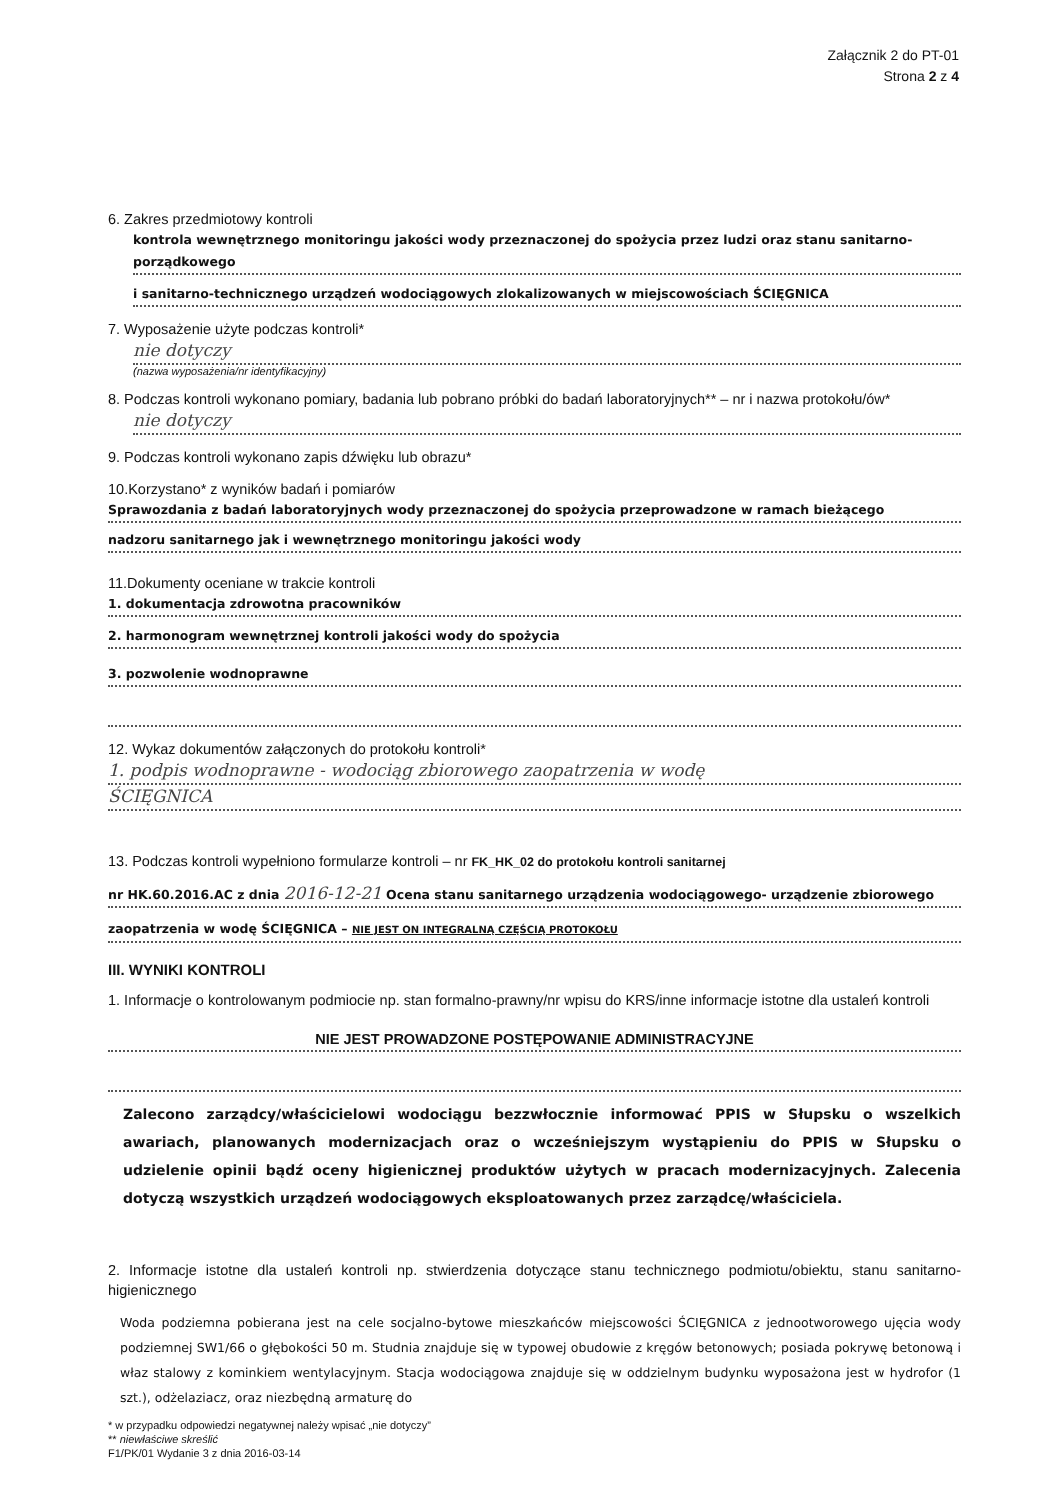Załącznik 2 do PT-01
Strona 2 z 4
6. Zakres przedmiotowy kontroli
kontrola wewnętrznego monitoringu jakości wody przeznaczonej do spożycia przez ludzi oraz stanu sanitarno-porządkowego
i sanitarno-technicznego urządzeń wodociągowych zlokalizowanych w miejscowościach ŚCIĘGNICA
7. Wyposażenie użyte podczas kontroli*
nie dotyczy
(nazwa wyposażenia/nr identyfikacyjny)
8. Podczas kontroli wykonano pomiary, badania lub pobrano próbki do badań laboratoryjnych** – nr i nazwa protokołu/ów*
nie dotyczy
9. Podczas kontroli wykonano zapis dźwięku lub obrazu*
10.Korzystano* z wyników badań i pomiarów
Sprawozdania z badań laboratoryjnych wody przeznaczonej do spożycia przeprowadzone w ramach bieżącego
nadzoru sanitarnego jak i wewnętrznego monitoringu jakości wody
11.Dokumenty oceniane w trakcie kontroli
1. dokumentacja zdrowotna pracowników
2. harmonogram wewnętrznej kontroli jakości wody do spożycia
3. pozwolenie wodnoprawne
12. Wykaz dokumentów załączonych do protokołu kontroli*
1. podpis wodnoprawne - wodociąg zbiorowego zaopatrzenia w wodę
ŚCIĘGNICA
13. Podczas kontroli wypełniono formularze kontroli – nr FK_HK_02 do protokołu kontroli sanitarnej
nr HK.60.2016.AC z dnia 2016-12-21 Ocena stanu sanitarnego urządzenia wodociągowego- urządzenie zbiorowego
zaopatrzenia w wodę ŚCIĘGNICA – NIE JEST ON INTEGRALNĄ CZĘŚCIĄ PROTOKOŁU
III. WYNIKI KONTROLI
1. Informacje o kontrolowanym podmiocie np. stan formalno-prawny/nr wpisu do KRS/inne informacje istotne dla ustaleń kontroli
NIE JEST PROWADZONE POSTĘPOWANIE ADMINISTRACYJNE
Zalecono zarządcy/właścicielowi wodociągu bezzwłocznie informować PPIS w Słupsku o wszelkich awariach, planowanych modernizacjach oraz o wcześniejszym wystąpieniu do PPIS w Słupsku o udzielenie opinii bądź oceny higienicznej produktów użytych w pracach modernizacyjnych. Zalecenia dotyczą wszystkich urządzeń wodociągowych eksploatowanych przez zarządcę/właściciela.
2. Informacje istotne dla ustaleń kontroli np. stwierdzenia dotyczące stanu technicznego podmiotu/obiektu, stanu sanitarno-higienicznego
Woda podziemna pobierana jest na cele socjalno-bytowe mieszkańców miejscowości ŚCIĘGNICA z jednootworowego ujęcia wody podziemnej SW1/66 o głębokości 50 m. Studnia znajduje się w typowej obudowie z kręgów betonowych; posiada pokrywę betonową i właz stalowy z kominkiem wentylacyjnym. Stacja wodociągowa znajduje się w oddzielnym budynku wyposażona jest w hydrofor (1 szt.), odżelaziacz, oraz niezbędną armaturę do
* w przypadku odpowiedzi negatywnej należy wpisać „nie dotyczy”
** niewłaściwe skreślić
F1/PK/01 Wydanie 3 z dnia 2016-03-14